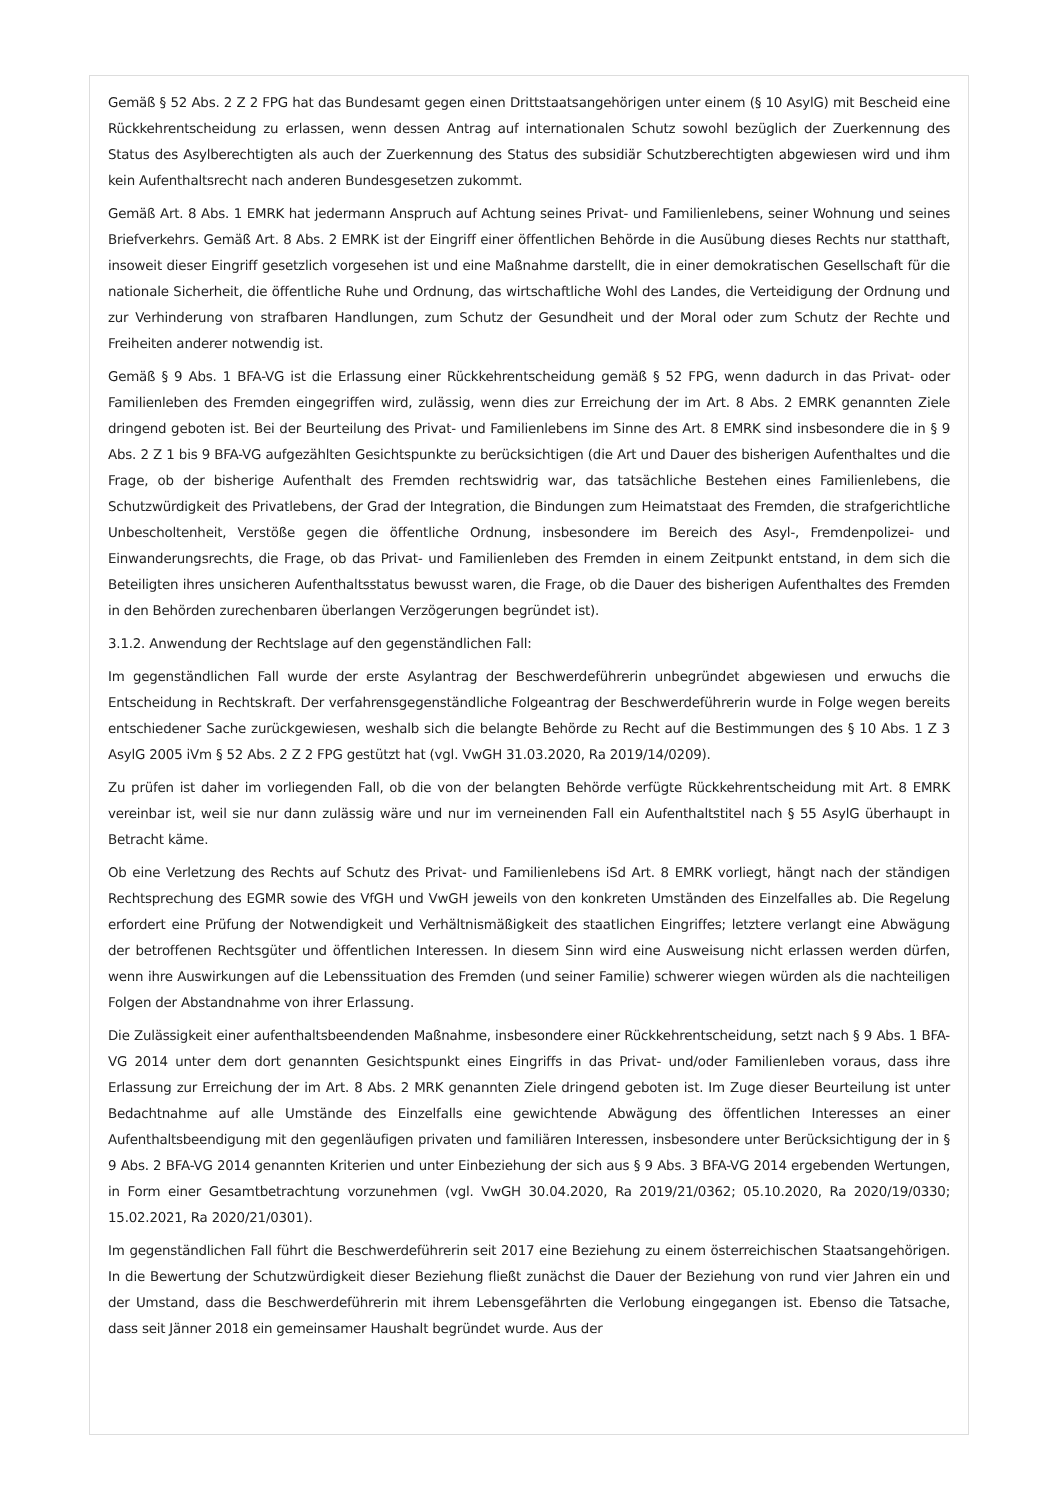Gemäß § 52 Abs. 2 Z 2 FPG hat das Bundesamt gegen einen Drittstaatsangehörigen unter einem (§ 10 AsylG) mit Bescheid eine Rückkehrentscheidung zu erlassen, wenn dessen Antrag auf internationalen Schutz sowohl bezüglich der Zuerkennung des Status des Asylberechtigten als auch der Zuerkennung des Status des subsidiär Schutzberechtigten abgewiesen wird und ihm kein Aufenthaltsrecht nach anderen Bundesgesetzen zukommt.
Gemäß Art. 8 Abs. 1 EMRK hat jedermann Anspruch auf Achtung seines Privat- und Familienlebens, seiner Wohnung und seines Briefverkehrs. Gemäß Art. 8 Abs. 2 EMRK ist der Eingriff einer öffentlichen Behörde in die Ausübung dieses Rechts nur statthaft, insoweit dieser Eingriff gesetzlich vorgesehen ist und eine Maßnahme darstellt, die in einer demokratischen Gesellschaft für die nationale Sicherheit, die öffentliche Ruhe und Ordnung, das wirtschaftliche Wohl des Landes, die Verteidigung der Ordnung und zur Verhinderung von strafbaren Handlungen, zum Schutz der Gesundheit und der Moral oder zum Schutz der Rechte und Freiheiten anderer notwendig ist.
Gemäß § 9 Abs. 1 BFA-VG ist die Erlassung einer Rückkehrentscheidung gemäß § 52 FPG, wenn dadurch in das Privat- oder Familienleben des Fremden eingegriffen wird, zulässig, wenn dies zur Erreichung der im Art. 8 Abs. 2 EMRK genannten Ziele dringend geboten ist. Bei der Beurteilung des Privat- und Familienlebens im Sinne des Art. 8 EMRK sind insbesondere die in § 9 Abs. 2 Z 1 bis 9 BFA-VG aufgezählten Gesichtspunkte zu berücksichtigen (die Art und Dauer des bisherigen Aufenthaltes und die Frage, ob der bisherige Aufenthalt des Fremden rechtswidrig war, das tatsächliche Bestehen eines Familienlebens, die Schutzwürdigkeit des Privatlebens, der Grad der Integration, die Bindungen zum Heimatstaat des Fremden, die strafgerichtliche Unbescholtenheit, Verstöße gegen die öffentliche Ordnung, insbesondere im Bereich des Asyl-, Fremdenpolizei- und Einwanderungsrechts, die Frage, ob das Privat- und Familienleben des Fremden in einem Zeitpunkt entstand, in dem sich die Beteiligten ihres unsicheren Aufenthaltsstatus bewusst waren, die Frage, ob die Dauer des bisherigen Aufenthaltes des Fremden in den Behörden zurechenbaren überlangen Verzögerungen begründet ist).
3.1.2. Anwendung der Rechtslage auf den gegenständlichen Fall:
Im gegenständlichen Fall wurde der erste Asylantrag der Beschwerdeführerin unbegründet abgewiesen und erwuchs die Entscheidung in Rechtskraft. Der verfahrensgegenständliche Folgeantrag der Beschwerdeführerin wurde in Folge wegen bereits entschiedener Sache zurückgewiesen, weshalb sich die belangte Behörde zu Recht auf die Bestimmungen des § 10 Abs. 1 Z 3 AsylG 2005 iVm § 52 Abs. 2 Z 2 FPG gestützt hat (vgl. VwGH 31.03.2020, Ra 2019/14/0209).
Zu prüfen ist daher im vorliegenden Fall, ob die von der belangten Behörde verfügte Rückkehrentscheidung mit Art. 8 EMRK vereinbar ist, weil sie nur dann zulässig wäre und nur im verneinenden Fall ein Aufenthaltstitel nach § 55 AsylG überhaupt in Betracht käme.
Ob eine Verletzung des Rechts auf Schutz des Privat- und Familienlebens iSd Art. 8 EMRK vorliegt, hängt nach der ständigen Rechtsprechung des EGMR sowie des VfGH und VwGH jeweils von den konkreten Umständen des Einzelfalles ab. Die Regelung erfordert eine Prüfung der Notwendigkeit und Verhältnismäßigkeit des staatlichen Eingriffes; letztere verlangt eine Abwägung der betroffenen Rechtsgüter und öffentlichen Interessen. In diesem Sinn wird eine Ausweisung nicht erlassen werden dürfen, wenn ihre Auswirkungen auf die Lebenssituation des Fremden (und seiner Familie) schwerer wiegen würden als die nachteiligen Folgen der Abstandnahme von ihrer Erlassung.
Die Zulässigkeit einer aufenthaltsbeendenden Maßnahme, insbesondere einer Rückkehrentscheidung, setzt nach § 9 Abs. 1 BFA-VG 2014 unter dem dort genannten Gesichtspunkt eines Eingriffs in das Privat- und/oder Familienleben voraus, dass ihre Erlassung zur Erreichung der im Art. 8 Abs. 2 MRK genannten Ziele dringend geboten ist. Im Zuge dieser Beurteilung ist unter Bedachtnahme auf alle Umstände des Einzelfalls eine gewichtende Abwägung des öffentlichen Interesses an einer Aufenthaltsbeendigung mit den gegenläufigen privaten und familiären Interessen, insbesondere unter Berücksichtigung der in § 9 Abs. 2 BFA-VG 2014 genannten Kriterien und unter Einbeziehung der sich aus § 9 Abs. 3 BFA-VG 2014 ergebenden Wertungen, in Form einer Gesamtbetrachtung vorzunehmen (vgl. VwGH 30.04.2020, Ra 2019/21/0362; 05.10.2020, Ra 2020/19/0330; 15.02.2021, Ra 2020/21/0301).
Im gegenständlichen Fall führt die Beschwerdeführerin seit 2017 eine Beziehung zu einem österreichischen Staatsangehörigen. In die Bewertung der Schutzwürdigkeit dieser Beziehung fließt zunächst die Dauer der Beziehung von rund vier Jahren ein und der Umstand, dass die Beschwerdeführerin mit ihrem Lebensgefährten die Verlobung eingegangen ist. Ebenso die Tatsache, dass seit Jänner 2018 ein gemeinsamer Haushalt begründet wurde. Aus der